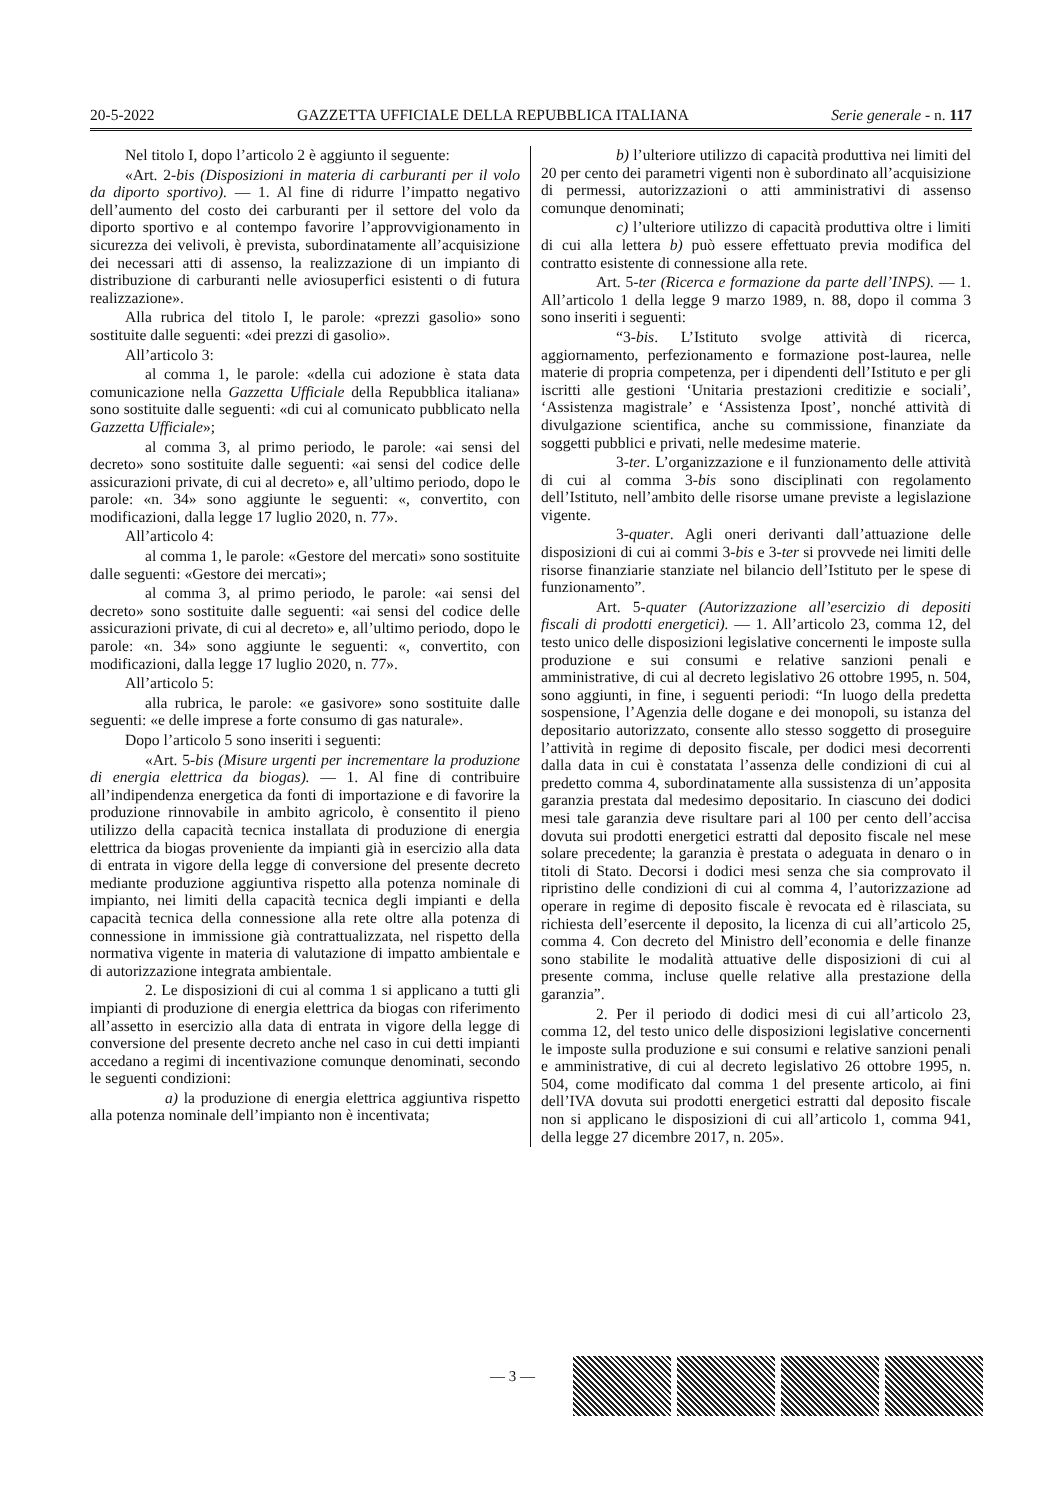20-5-2022 GAZZETTA UFFICIALE DELLA REPUBBLICA ITALIANA Serie generale - n. 117
Nel titolo I, dopo l’articolo 2 è aggiunto il seguente:
«Art. 2-bis (Disposizioni in materia di carburanti per il volo da diporto sportivo). — 1. Al fine di ridurre l’impatto negativo dell’aumento del costo dei carburanti per il settore del volo da diporto sportivo e al contempo favorire l’approvvigionamento in sicurezza dei velivoli, è prevista, subordinatamente all’acquisizione dei necessari atti di assenso, la realizzazione di un impianto di distribuzione di carburanti nelle aviosuperfici esistenti o di futura realizzazione».
Alla rubrica del titolo I, le parole: «prezzi gasolio» sono sostituite dalle seguenti: «dei prezzi di gasolio».
All’articolo 3:
al comma 1, le parole: «della cui adozione è stata data comunicazione nella Gazzetta Ufficiale della Repubblica italiana» sono sostituite dalle seguenti: «di cui al comunicato pubblicato nella Gazzetta Ufficiale»;
al comma 3, al primo periodo, le parole: «ai sensi del decreto» sono sostituite dalle seguenti: «ai sensi del codice delle assicurazioni private, di cui al decreto» e, all’ultimo periodo, dopo le parole: «n. 34» sono aggiunte le seguenti: «, convertito, con modificazioni, dalla legge 17 luglio 2020, n. 77».
All’articolo 4:
al comma 1, le parole: «Gestore del mercati» sono sostituite dalle seguenti: «Gestore dei mercati»;
al comma 3, al primo periodo, le parole: «ai sensi del decreto» sono sostituite dalle seguenti: «ai sensi del codice delle assicurazioni private, di cui al decreto» e, all’ultimo periodo, dopo le parole: «n. 34» sono aggiunte le seguenti: «, convertito, con modificazioni, dalla legge 17 luglio 2020, n. 77».
All’articolo 5:
alla rubrica, le parole: «e gasivore» sono sostituite dalle seguenti: «e delle imprese a forte consumo di gas naturale».
Dopo l’articolo 5 sono inseriti i seguenti:
«Art. 5-bis (Misure urgenti per incrementare la produzione di energia elettrica da biogas). — 1. Al fine di contribuire all’indipendenza energetica da fonti di importazione e di favorire la produzione rinnovabile in ambito agricolo, è consentito il pieno utilizzo della capacità tecnica installata di produzione di energia elettrica da biogas proveniente da impianti già in esercizio alla data di entrata in vigore della legge di conversione del presente decreto mediante produzione aggiuntiva rispetto alla potenza nominale di impianto, nei limiti della capacità tecnica degli impianti e della capacità tecnica della connessione alla rete oltre alla potenza di connessione in immissione già contrattualizzata, nel rispetto della normativa vigente in materia di valutazione di impatto ambientale e di autorizzazione integrata ambientale.
2. Le disposizioni di cui al comma 1 si applicano a tutti gli impianti di produzione di energia elettrica da biogas con riferimento all’assetto in esercizio alla data di entrata in vigore della legge di conversione del presente decreto anche nel caso in cui detti impianti accedano a regimi di incentivazione comunque denominati, secondo le seguenti condizioni:
a) la produzione di energia elettrica aggiuntiva rispetto alla potenza nominale dell’impianto non è incentivata;
b) l’ulteriore utilizzo di capacità produttiva nei limiti del 20 per cento dei parametri vigenti non è subordinato all’acquisizione di permessi, autorizzazioni o atti amministrativi di assenso comunque denominati;
c) l’ulteriore utilizzo di capacità produttiva oltre i limiti di cui alla lettera b) può essere effettuato previa modifica del contratto esistente di connessione alla rete.
Art. 5-ter (Ricerca e formazione da parte dell’INPS). — 1. All’articolo 1 della legge 9 marzo 1989, n. 88, dopo il comma 3 sono inseriti i seguenti:
“3-bis. L’Istituto svolge attività di ricerca, aggiornamento, perfezionamento e formazione post-laurea, nelle materie di propria competenza, per i dipendenti dell’Istituto e per gli iscritti alle gestioni ‘Unitaria prestazioni creditizie e sociali’, ‘Assistenza magistrale’ e ‘Assistenza Ipost’, nonché attività di divulgazione scientifica, anche su commissione, finanziate da soggetti pubblici e privati, nelle medesime materie.
3-ter. L’organizzazione e il funzionamento delle attività di cui al comma 3-bis sono disciplinati con regolamento dell’Istituto, nell’ambito delle risorse umane previste a legislazione vigente.
3-quater. Agli oneri derivanti dall’attuazione delle disposizioni di cui ai commi 3-bis e 3-ter si provvede nei limiti delle risorse finanziarie stanziate nel bilancio dell’Istituto per le spese di funzionamento”.
Art. 5-quater (Autorizzazione all’esercizio di depositi fiscali di prodotti energetici). — 1. All’articolo 23, comma 12, del testo unico delle disposizioni legislative concernenti le imposte sulla produzione e sui consumi e relative sanzioni penali e amministrative, di cui al decreto legislativo 26 ottobre 1995, n. 504, sono aggiunti, in fine, i seguenti periodi: “In luogo della predetta sospensione, l’Agenzia delle dogane e dei monopoli, su istanza del depositario autorizzato, consente allo stesso soggetto di proseguire l’attività in regime di deposito fiscale, per dodici mesi decorrenti dalla data in cui è constatata l’assenza delle condizioni di cui al predetto comma 4, subordinatamente alla sussistenza di un’apposita garanzia prestata dal medesimo depositario. In ciascuno dei dodici mesi tale garanzia deve risultare pari al 100 per cento dell’accisa dovuta sui prodotti energetici estratti dal deposito fiscale nel mese solare precedente; la garanzia è prestata o adeguata in denaro o in titoli di Stato. Decorsi i dodici mesi senza che sia comprovato il ripristino delle condizioni di cui al comma 4, l’autorizzazione ad operare in regime di deposito fiscale è revocata ed è rilasciata, su richiesta dell’esercente il deposito, la licenza di cui all’articolo 25, comma 4. Con decreto del Ministro dell’economia e delle finanze sono stabilite le modalità attuative delle disposizioni di cui al presente comma, incluse quelle relative alla prestazione della garanzia”.
2. Per il periodo di dodici mesi di cui all’articolo 23, comma 12, del testo unico delle disposizioni legislative concernenti le imposte sulla produzione e sui consumi e relative sanzioni penali e amministrative, di cui al decreto legislativo 26 ottobre 1995, n. 504, come modificato dal comma 1 del presente articolo, ai fini dell’IVA dovuta sui prodotti energetici estratti dal deposito fiscale non si applicano le disposizioni di cui all’articolo 1, comma 941, della legge 27 dicembre 2017, n. 205».
— 3 —